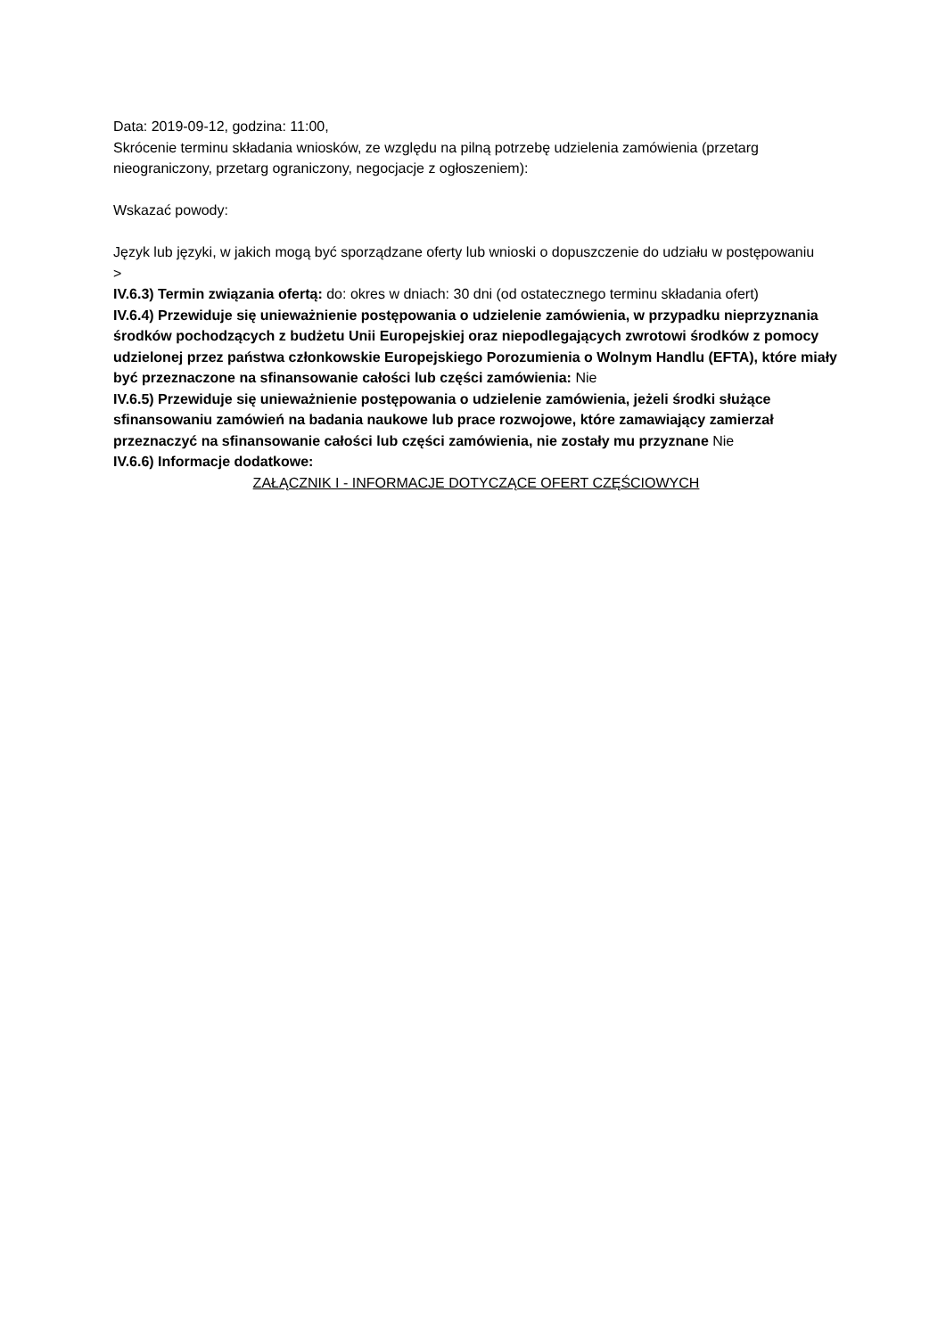Data: 2019-09-12, godzina: 11:00,
Skrócenie terminu składania wniosków, ze względu na pilną potrzebę udzielenia zamówienia (przetarg nieograniczony, przetarg ograniczony, negocjacje z ogłoszeniem):
Wskazać powody:
Język lub języki, w jakich mogą być sporządzane oferty lub wnioski o dopuszczenie do udziału w postępowaniu
>
IV.6.3) Termin związania ofertą: do: okres w dniach: 30 dni (od ostatecznego terminu składania ofert)
IV.6.4) Przewiduje się unieważnienie postępowania o udzielenie zamówienia, w przypadku nieprzyznania środków pochodzących z budżetu Unii Europejskiej oraz niepodlegających zwrotowi środków z pomocy udzielonej przez państwa członkowskie Europejskiego Porozumienia o Wolnym Handlu (EFTA), które miały być przeznaczone na sfinansowanie całości lub części zamówienia: Nie
IV.6.5) Przewiduje się unieważnienie postępowania o udzielenie zamówienia, jeżeli środki służące sfinansowaniu zamówień na badania naukowe lub prace rozwojowe, które zamawiający zamierzał przeznaczyć na sfinansowanie całości lub części zamówienia, nie zostały mu przyznane Nie
IV.6.6) Informacje dodatkowe:
ZAŁĄCZNIK I - INFORMACJE DOTYCZĄCE OFERT CZĘŚCIOWYCH